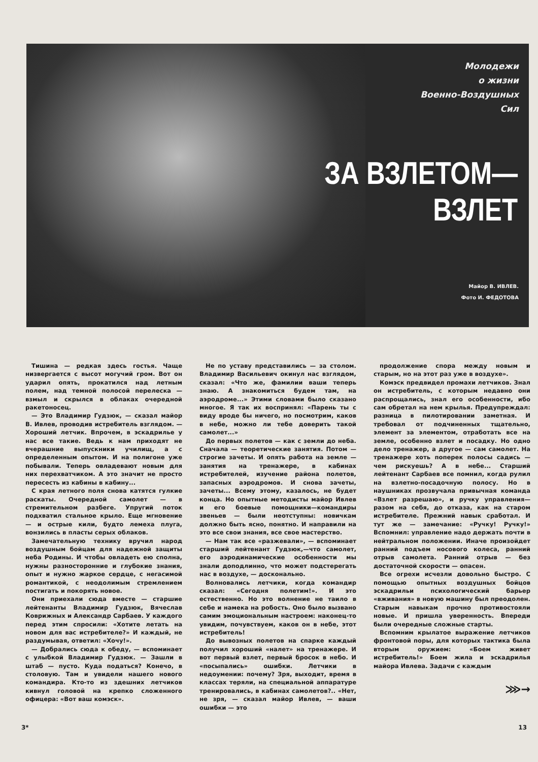Молодежи
о жизни
Военно-Воздушных
Сил
Майор В. ИВЛЕВ.
Фото И. ФЕДОТОВА
ЗА ВЗЛЕТОМ—
ВЗЛЕТ
Тишина — редкая здесь гостья. Чаще низвергается с высот могучий гром. Вот он ударил опять, прокатился над летным полем, над темной полосой перелеска — взмыл и скрылся в облаках очередной ракетоносец.
— Это Владимир Гудзюк, — сказал майор В. Ивлев, проводив истребитель взглядом. — Хороший летчик. Впрочем, в эскадрилье у нас все такие. Ведь к нам приходят не вчерашние выпускники училищ, а с определенным опытом. И на полигоне уже побывали. Теперь овладевают новым для них перехватчиком. А это значит не просто пересесть из кабины в кабину...
С края летного поля снова катятся гулкие раскаты. Очередной самолет — в стремительном разбеге. Упругий поток подхватил стальное крыло. Еще мгновение — и острые кили, будто лемеха плуга, вонзились в пласты серых облаков.
Замечательную технику вручил народ воздушным бойцам для надежной защиты неба Родины. И чтобы овладеть ею сполна, нужны разносторонние и глубокие знания, опыт и нужно жаркое сердце, с негасимой романтикой, с неодолимым стремлением постигать и покорять новое.
Они приехали сюда вместе — старшие лейтенанты Владимир Гудзюк, Вячеслав Коврижных и Александр Сарбаев. У каждого перед этим спросили: «Хотите летать на новом для вас истребителе?» И каждый, не раздумывая, ответил: «Хочу!».
— Добрались сюда к обеду, — вспоминает с улыбкой Владимир Гудзюк. — Зашли в штаб — пусто. Куда податься? Конечо, в столовую. Там и увидели нашего нового командира. Кто-то из здешних летчиков кивнул головой на крепко сложенного офицера: «Вот ваш комэск».
Не по уставу представились — за столом. Владимир Васильевич окинул нас взглядом, сказал: «Что же, фамилии ваши теперь знаю. А знакомиться будем там, на аэродроме...» Этими словами было сказано многое. Я так их воспринял: «Парень ты с виду вроде бы ничего, но посмотрим, каков в небе, можно ли тебе доверить такой самолет...»
До первых полетов — как с земли до неба. Сначала — теоретические занятия. Потом — строгие зачеты. И опять работа на земле — занятия на тренажере, в кабинах истребителей, изучение района полетов, запасных аэродромов. И снова зачеты, зачеты... Всему этому, казалось, не будет конца. Но опытные методисты майор Ивлев и его боевые помощники—командиры звеньев — были неотступны: новичкам должно быть ясно, понятно. И направили на это все свои знания, все свое мастерство.
— Нам так все «разжевали», — вспоминает старший лейтенант Гудзюк,—что самолет, его аэродинамические особенности мы знали доподлинно, что может подстерегать нас в воздухе, — досконально.
Волновались летчики, когда командир сказал: «Сегодня полетим!». И это естественно. Но это волнение не таило в себе и намека на робость. Оно было вызвано самим эмоциональным настроем: наконец-то увидим, почувствуем, каков он в небе, этот истребитель!
До вывозных полетов на спарке каждый получил хороший «налет» на тренажере. И вот первый взлет, первый бросок в небо. И «посыпались» ошибки. Летчики в недоумении: почему? Зря, выходит, время в классах теряли, на специальной аппаратуре тренировались, в кабинах самолетов?.. «Нет, не зря, — сказал майор Ивлев, — ваши ошибки — это
продолжение спора между новым и старым, но на этот раз уже в воздухе».
Комэск предвидел промахи летчиков. Знал он истребитель, с которым недавно они распрощались, знал его особенности, ибо сам обретал на нем крылья. Предупреждал: разница в пилотировании заметная. И требовал от подчиненных тщательно, элемент за элементом, отработать все на земле, особенно взлет и посадку. Но одно дело тренажер, а другое — сам самолет. На тренажере хоть поперек полосы садись — чем рискуешь? А в небе... Старший лейтенант Сарбаев все помнил, когда рулил на взлетно-посадочную полосу. Но в наушниках прозвучала привычная команда «Взлет разрешаю», и ручку управления—разом на себя, до отказа, как на старом истребителе. Прежний навык сработал. И тут же — замечание: «Ручку! Ручку!» Вспомнил: управление надо держать почти в нейтральном положении. Иначе произойдет ранний подъем носового колеса, ранний отрыв самолета. Ранний отрыв — без достаточной скорости — опасен.
Все огрехи исчезли довольно быстро. С помощью опытных воздушных бойцов эскадрильи психологический барьер «вживания» в новую машину был преодолен. Старым навыкам прочно противостояли новые. И пришла уверенность. Впереди были очередные сложные старты.
Вспомним крылатое выражение летчиков фронтовой поры, для которых тактика была вторым оружием: «Боем живет истребитель!» Боем жила и эскадрилья майора Ивлева. Задачи с каждым
⋙→
3* 13